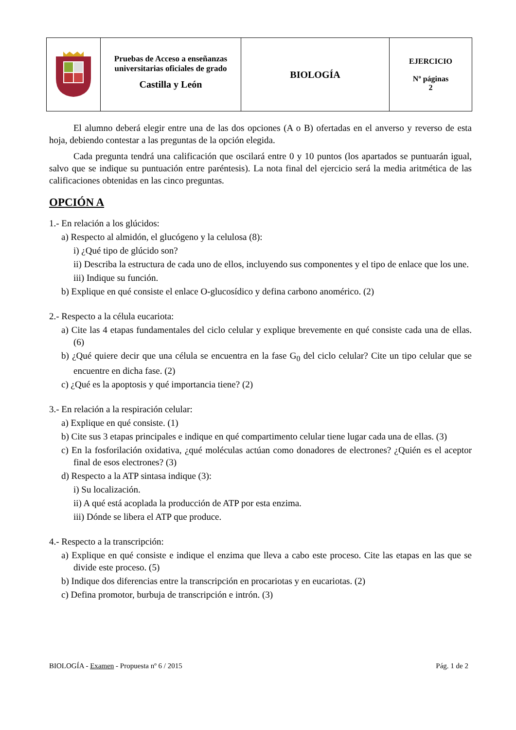| | Pruebas de Acceso a enseñanzas universitarias oficiales de grado Castilla y León | BIOLOGÍA | EJERCICIO Nº páginas 2 |
El alumno deberá elegir entre una de las dos opciones (A o B) ofertadas en el anverso y reverso de esta hoja, debiendo contestar a las preguntas de la opción elegida.
Cada pregunta tendrá una calificación que oscilará entre 0 y 10 puntos (los apartados se puntuarán igual, salvo que se indique su puntuación entre paréntesis). La nota final del ejercicio será la media aritmética de las calificaciones obtenidas en las cinco preguntas.
OPCIÓN A
1.- En relación a los glúcidos:
a) Respecto al almidón, el glucógeno y la celulosa (8):
i) ¿Qué tipo de glúcido son?
ii) Describa la estructura de cada uno de ellos, incluyendo sus componentes y el tipo de enlace que los une.
iii) Indique su función.
b) Explique en qué consiste el enlace O-glucosídico y defina carbono anomérico. (2)
2.- Respecto a la célula eucariota:
a) Cite las 4 etapas fundamentales del ciclo celular y explique brevemente en qué consiste cada una de ellas. (6)
b) ¿Qué quiere decir que una célula se encuentra en la fase G<sub>0</sub> del ciclo celular? Cite un tipo celular que se encuentre en dicha fase. (2)
c) ¿Qué es la apoptosis y qué importancia tiene? (2)
3.- En relación a la respiración celular:
a) Explique en qué consiste. (1)
b) Cite sus 3 etapas principales e indique en qué compartimento celular tiene lugar cada una de ellas. (3)
c) En la fosforilación oxidativa, ¿qué moléculas actúan como donadores de electrones? ¿Quién es el aceptor final de esos electrones? (3)
d) Respecto a la ATP sintasa indique (3):
i) Su localización.
ii) A qué está acoplada la producción de ATP por esta enzima.
iii) Dónde se libera el ATP que produce.
4.- Respecto a la transcripción:
a) Explique en qué consiste e indique el enzima que lleva a cabo este proceso. Cite las etapas en las que se divide este proceso. (5)
b) Indique dos diferencias entre la transcripción en procariotas y en eucariotas. (2)
c) Defina promotor, burbuja de transcripción e intrón. (3)
BIOLOGÍA - Examen - Propuesta nº 6 / 2015 Pág. 1 de 2